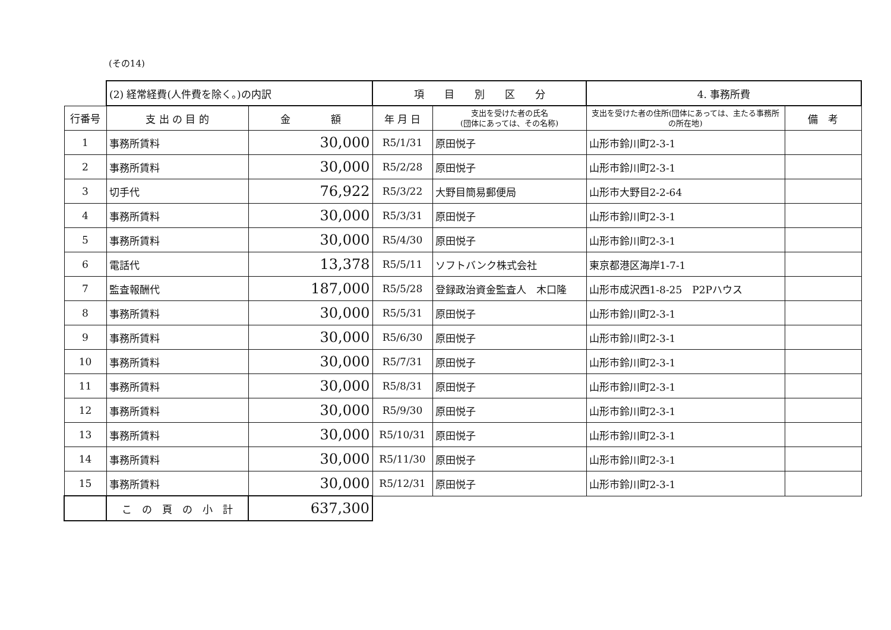(その14)
| | (2) 経常経費(人件費を除く。)の内訳 | | 項 目 別 区 分 | | 4. 事務所費 | |
| 行番号 | 支 出 の 目 的 | 金 額 | 年 月 日 | 支出を受けた者の氏名 (団体にあっては、その名称) | 支出を受けた者の住所(団体にあっては、主たる事務所の所在地) | 備 考 |
| 1 | 事務所賃料 | 30,000 | R5/1/31 | 原田悦子 | 山形市鈴川町2-3-1 | |
| 2 | 事務所賃料 | 30,000 | R5/2/28 | 原田悦子 | 山形市鈴川町2-3-1 | |
| 3 | 切手代 | 76,922 | R5/3/22 | 大野目簡易郵便局 | 山形市大野目2-2-64 | |
| 4 | 事務所賃料 | 30,000 | R5/3/31 | 原田悦子 | 山形市鈴川町2-3-1 | |
| 5 | 事務所賃料 | 30,000 | R5/4/30 | 原田悦子 | 山形市鈴川町2-3-1 | |
| 6 | 電話代 | 13,378 | R5/5/11 | ソフトバンク株式会社 | 東京都港区海岸1-7-1 | |
| 7 | 監査報酬代 | 187,000 | R5/5/28 | 登録政治資金監査人 木口隆 | 山形市成沢西1-8-25 P2Pハウス | |
| 8 | 事務所賃料 | 30,000 | R5/5/31 | 原田悦子 | 山形市鈴川町2-3-1 | |
| 9 | 事務所賃料 | 30,000 | R5/6/30 | 原田悦子 | 山形市鈴川町2-3-1 | |
| 10 | 事務所賃料 | 30,000 | R5/7/31 | 原田悦子 | 山形市鈴川町2-3-1 | |
| 11 | 事務所賃料 | 30,000 | R5/8/31 | 原田悦子 | 山形市鈴川町2-3-1 | |
| 12 | 事務所賃料 | 30,000 | R5/9/30 | 原田悦子 | 山形市鈴川町2-3-1 | |
| 13 | 事務所賃料 | 30,000 | R5/10/31 | 原田悦子 | 山形市鈴川町2-3-1 | |
| 14 | 事務所賃料 | 30,000 | R5/11/30 | 原田悦子 | 山形市鈴川町2-3-1 | |
| 15 | 事務所賃料 | 30,000 | R5/12/31 | 原田悦子 | 山形市鈴川町2-3-1 | |
| | こ の 頁 の 小 計 | 637,300 | | | | |